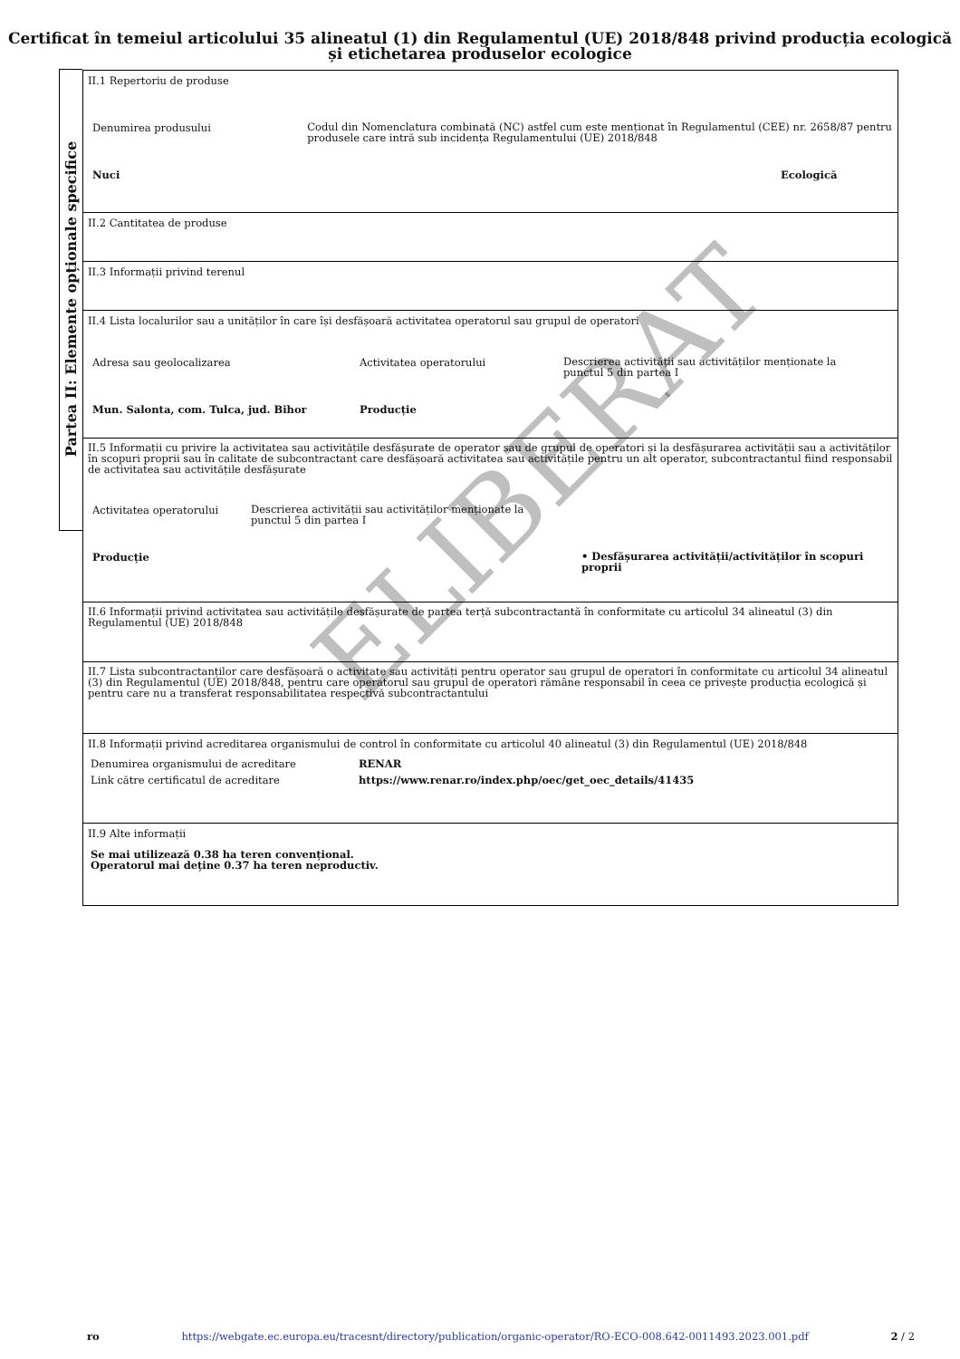Certificat în temeiul articolului 35 alineatul (1) din Regulamentul (UE) 2018/848 privind producția ecologică și etichetarea produselor ecologice
Partea II: Elemente opționale specifice
II.1 Repertoriu de produse
Denumirea produsului
Codul din Nomenclatura combinată (NC) astfel cum este menționat în Regulamentul (CEE) nr. 2658/87 pentru produsele care intră sub incidența Regulamentului (UE) 2018/848
Nuci Ecologică
II.2 Cantitatea de produse
II.3 Informații privind terenul
II.4 Lista localurilor sau a unităților în care își desfășoară activitatea operatorul sau grupul de operatori
Adresa sau geolocalizarea Activitatea operatorului
Descrierea activității sau activităților menționate la punctul 5 din partea I
Mun. Salonta, com. Tulca, jud. Bihor Producție
II.5 Informații cu privire la activitatea sau activitățile desfășurate de operator sau de grupul de operatori și la desfășurarea activității sau a activităților în scopuri proprii sau în calitate de subcontractant care desfășoară activitatea sau activitățile pentru un alt operator, subcontractantul fiind responsabil de activitatea sau activitățile desfășurate
Activitatea operatorului
Descrierea activității sau activităților menționate la punctul 5 din partea I
Producție
• Desfășurarea activității/activităților în scopuri proprii
II.6 Informații privind activitatea sau activitățile desfășurate de partea terță subcontractantă în conformitate cu articolul 34 alineatul (3) din Regulamentul (UE) 2018/848
II.7 Lista subcontractanților care desfășoară o activitate sau activități pentru operator sau grupul de operatori în conformitate cu articolul 34 alineatul (3) din Regulamentul (UE) 2018/848, pentru care operatorul sau grupul de operatori rămâne responsabil în ceea ce privește producția ecologică și pentru care nu a transferat responsabilitatea respectivă subcontractantului
II.8 Informații privind acreditarea organismului de control în conformitate cu articolul 40 alineatul (3) din Regulamentul (UE) 2018/848
Denumirea organismului de acreditare RENAR
Link către certificatul de acreditare https://www.renar.ro/index.php/oec/get_oec_details/41435
II.9 Alte informații
Se mai utilizează 0.38 ha teren convențional.
Operatorul mai deține 0.37 ha teren neproductiv.
ELIBERAT
ro https://webgate.ec.europa.eu/tracesnt/directory/publication/organic-operator/RO-ECO-008.642-0011493.2023.001.pdf 2 / 2